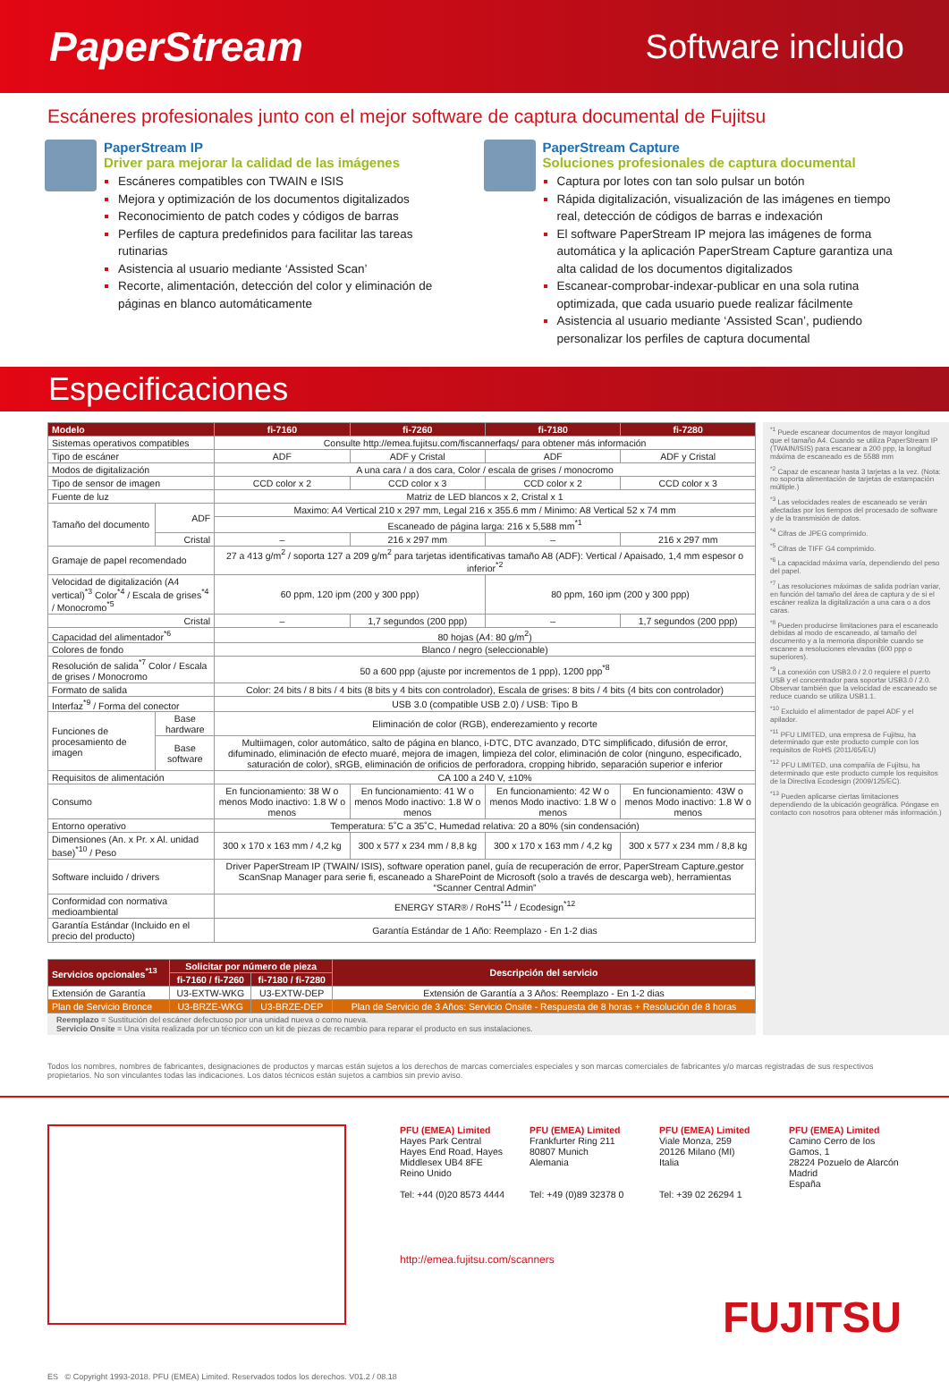PaperStream
Software incluido
Escáneres profesionales junto con el mejor software de captura documental de Fujitsu
PaperStream IP
Driver para mejorar la calidad de las imágenes
Escáneres compatibles con TWAIN e ISIS
Mejora y optimización de los documentos digitalizados
Reconocimiento de patch codes y códigos de barras
Perfiles de captura predefinidos para facilitar las tareas rutinarias
Asistencia al usuario mediante ‘Assisted Scan’
Recorte, alimentación, detección del color y eliminación de páginas en blanco automáticamente
PaperStream Capture
Soluciones profesionales de captura documental
Captura por lotes con tan solo pulsar un botón
Rápida digitalización, visualización de las imágenes en tiempo real, detección de códigos de barras e indexación
El software PaperStream IP mejora las imágenes de forma automática y la aplicación PaperStream Capture garantiza una alta calidad de los documentos digitalizados
Escanear-comprobar-indexar-publicar en una sola rutina optimizada, que cada usuario puede realizar fácilmente
Asistencia al usuario mediante ‘Assisted Scan’, pudiendo personalizar los perfiles de captura documental
Especificaciones
| Modelo | | fi-7160 | fi-7260 | fi-7180 | fi-7280 |
| --- | --- | --- | --- | --- | --- |
| Sistemas operativos compatibles | | Consulte http://emea.fujitsu.com/fiscannerfaqs/ para obtener más información | | | |
| Tipo de escáner | | ADF | ADF y Cristal | ADF | ADF y Cristal |
| Modos de digitalización | | A una cara / a dos cara, Color / escala de grises / monocromo | | | |
| Tipo de sensor de imagen | | CCD color x 2 | CCD color x 3 | CCD color x 2 | CCD color x 3 |
| Fuente de luz | | Matriz de LED blancos x 2, Cristal x 1 | | | |
| Tamaño del documento | ADF | Maximo: A4 Vertical 210 x 297 mm, Legal 216 x 355.6 mm / Minimo: A8 Vertical 52 x 74 mm | | | |
| | | Escaneado de página larga: 216 x 5,588 mm<sup>*1</sup> | | | |
| | Cristal | – | 216 x 297 mm | – | 216 x 297 mm |
| Gramaje de papel recomendado | | 27 a 413 g/m<sup>2</sup> / soporta 127 a 209 g/m<sup>2</sup> para tarjetas identificativas tamaño A8 (ADF): Vertical / Apaisado, 1,4 mm espesor o inferior<sup>*2</sup> | | | |
| Velocidad de digitalización (A4 vertical)<sup>*3</sup> Color<sup>*4</sup> / Escala de grises<sup>*4</sup> / Monocromo<sup>*5</sup> | | 60 ppm, 120 ipm (200 y 300 ppp) | | 80 ppm, 160 ipm (200 y 300 ppp) | |
| Cristal | | – | 1,7 segundos (200 ppp) | – | 1,7 segundos (200 ppp) |
| Capacidad del alimentador<sup>*6</sup> | | 80 hojas (A4: 80 g/m<sup>2</sup>) | | | |
| Colores de fondo | | Blanco / negro (seleccionable) | | | |
| Resolución de salida<sup>*7</sup> Color / Escala de grises / Monocromo | | 50 a 600 ppp (ajuste por incrementos de 1 ppp), 1200 ppp<sup>*8</sup> | | | |
| Formato de salida | | Color: 24 bits / 8 bits / 4 bits (8 bits y 4 bits con controlador), Escala de grises: 8 bits / 4 bits (4 bits con controlador) | | | |
| Interfaz<sup>*9</sup> / Forma del conector | | USB 3.0 (compatible USB 2.0) / USB: Tipo B | | | |
| Funciones de procesamiento de imagen | Base hardware | Eliminación de color (RGB), enderezamiento y recorte | | | |
| | Base software | Multiimagen, color automático, salto de página en blanco, i-DTC, DTC avanzado, DTC simplificado, difusión de error, difuminado, eliminación de efecto muaré, mejora de imagen, limpieza del color, eliminación de color (ninguno, especificado, saturación de color), sRGB, eliminación de orificios de perforadora, cropping hibrido, separación superior e inferior | | | |
| Requisitos de alimentación | | CA 100 a 240 V, ±10% | | | |
| Consumo | | En funcionamiento: 38 W o menos Modo inactivo: 1.8 W o menos | En funcionamiento: 41 W o menos Modo inactivo: 1.8 W o menos | En funcionamiento: 42 W o menos Modo inactivo: 1.8 W o menos | En funcionamiento: 43W o menos Modo inactivo: 1.8 W o menos |
| Entorno operativo | | Temperatura: 5˚C a 35˚C, Humedad relativa: 20 a 80% (sin condensación) | | | |
| Dimensiones (An. x Pr. x Al. unidad base)<sup>*10</sup> / Peso | | 300 x 170 x 163 mm / 4,2 kg | 300 x 577 x 234 mm / 8,8 kg | 300 x 170 x 163 mm / 4,2 kg | 300 x 577 x 234 mm / 8,8 kg |
| Software incluido / drivers | | Driver PaperStream IP (TWAIN/ ISIS), software operation panel, guía de recuperación de error, PaperStream Capture,gestor ScanSnap Manager para serie fi, escaneado a SharePoint de Microsoft (solo a través de descarga web), herramientas “Scanner Central Admin” | | | |
| Conformidad con normativa medioambiental | | ENERGY STAR® / RoHS<sup>*11</sup> / Ecodesign<sup>*12</sup> | | | |
| Garantía Estándar (Incluido en el precio del producto) | | Garantía Estándar de 1 Año: Reemplazo - En 1-2 dias | | | |
| Servicios opcionales<sup>*13</sup> | Solicitar por número de pieza | | Descripción del servicio |
| --- | --- | --- | --- |
| | fi-7160 / fi-7260 | fi-7180 / fi-7280 | |
| Extensión de Garantía | U3-EXTW-WKG | U3-EXTW-DEP | Extensión de Garantía a 3 Años: Reemplazo - En 1-2 dias |
| Plan de Servicio Bronce | U3-BRZE-WKG | U3-BRZE-DEP | Plan de Servicio de 3 Años: Servicio Onsite - Respuesta de 8 horas + Resolución de 8 horas |
Reemplazo = Sustitución del escáner defectuoso por una unidad nueva o como nueva.
Servicio Onsite = Una visita realizada por un técnico con un kit de piezas de recambio para reparar el producto en sus instalaciones.
<sup>*1</sup> Puede escanear documentos de mayor longitud que el tamaño A4. Cuando se utiliza PaperStream IP (TWAIN/ISIS) para escanear a 200 ppp, la longitud máxima de escaneado es de 5588 mm
<sup>*2</sup> Capaz de escanear hasta 3 tarjetas a la vez. (Nota: no soporta alimentación de tarjetas de estampación múltiple.)
<sup>*3</sup> Las velocidades reales de escaneado se verán afectadas por los tiempos del procesado de software y de la transmisión de datos.
<sup>*4</sup> Cifras de JPEG comprimido.
<sup>*5</sup> Cifras de TIFF G4 comprimido.
<sup>*6</sup> La capacidad máxima varía, dependiendo del peso del papel.
<sup>*7</sup> Las resoluciones máximas de salida podrían variar, en función del tamaño del área de captura y de si el escáner realiza la digitalización a una cara o a dos caras.
<sup>*8</sup> Pueden producirse limitaciones para el escaneado debidas al modo de escaneado, al tamaño del documento y a la memoria disponible cuando se escanee a resoluciones elevadas (600 ppp o superiores).
<sup>*9</sup> La conexión con USB3.0 / 2.0 requiere el puerto USB y el concentrador para soportar USB3.0 / 2.0. Observar también que la velocidad de escaneado se reduce cuando se utiliza USB1.1.
<sup>*10</sup> Excluido el alimentador de papel ADF y el apilador.
<sup>*11</sup> PFU LIMITED, una empresa de Fujitsu, ha determinado que este producto cumple con los requisitos de RoHS (2011/65/EU)
<sup>*12</sup> PFU LIMITED, una compañía de Fujitsu, ha determinado que este producto cumple los requisitos de la Directiva Ecodesign (2009/125/EC).
<sup>*13</sup> Pueden aplicarse ciertas limitaciones dependiendo de la ubicación geográfica. Póngase en contacto con nosotros para obtener más información.)
Todos los nombres, nombres de fabricantes, designaciones de productos y marcas están sujetos a los derechos de marcas comerciales especiales y son marcas comerciales de fabricantes y/o marcas registradas de sus respectivos propietarios. No son vinculantes todas las indicaciones. Los datos técnicos están sujetos a cambios sin previo aviso.
PFU (EMEA) Limited
Hayes Park Central
Hayes End Road, Hayes
Middlesex UB4 8FE
Reino Unido
Tel: +44 (0)20 8573 4444
PFU (EMEA) Limited
Frankfurter Ring 211
80807 Munich
Alemania
Tel: +49 (0)89 32378 0
PFU (EMEA) Limited
Viale Monza, 259
20126 Milano (MI)
Italia
Tel: +39 02 26294 1
PFU (EMEA) Limited
Camino Cerro de los Gamos, 1
28224 Pozuelo de Alarcón
Madrid
España
http://emea.fujitsu.com/scanners
FUJITSU
ES © Copyright 1993-2018. PFU (EMEA) Limited. Reservados todos los derechos. V01.2 / 08.18